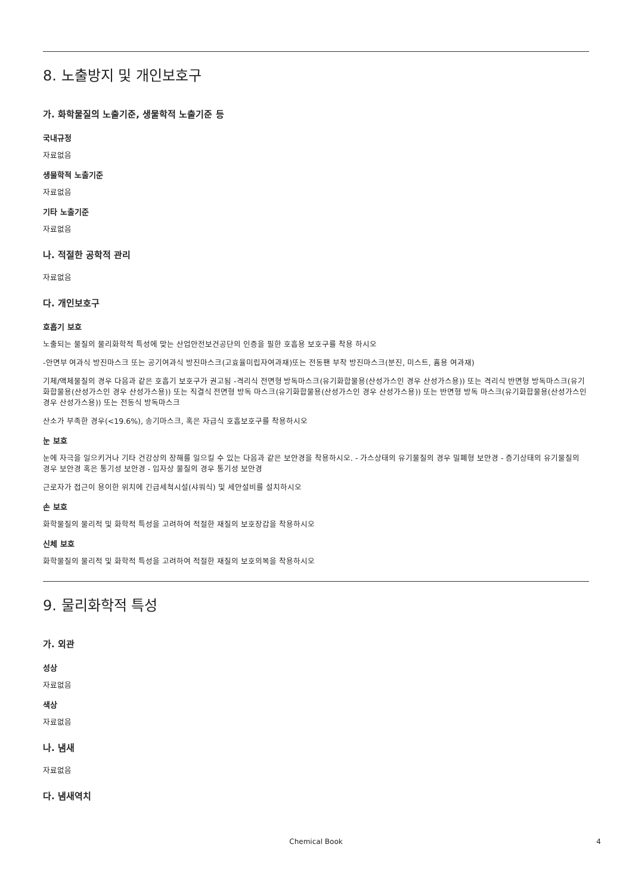8. 노출방지 및 개인보호구
가. 화학물질의 노출기준, 생물학적 노출기준 등
국내규정
자료없음
생물학적 노출기준
자료없음
기타 노출기준
자료없음
나. 적절한 공학적 관리
자료없음
다. 개인보호구
호흡기 보호
노출되는 물질의 물리화학적 특성에 맞는 산업안전보건공단의 인증을 필한 호흡용 보호구를 착용 하시오
-안면부 여과식 방진마스크 또는 공기여과식 방진마스크(고효율미립자여과재)또는 전동팬 부착 방진마스크(분진, 미스트, 흄용 여과재)
기체/액체물질의 경우 다음과 같은 호흡기 보호구가 권고됨 -격리식 전면형 방독마스크(유기화합물용(산성가스인 경우 산성가스용)) 또는 격리식 반면형 방독마스크(유기화합물용(산성가스인 경우 산성가스용)) 또는 직결식 전면형 방독 마스크(유기화합물용(산성가스인 경우 산성가스용)) 또는 반면형 방독 마스크(유기화합물용(산성가스인 경우 산성가스용)) 또는 전동식 방독마스크
산소가 부족한 경우(<19.6%), 송기마스크, 혹은 자급식 호흡보호구를 착용하시오
눈 보호
눈에 자극을 일으키거나 기타 건강상의 장해를 일으킬 수 있는 다음과 같은 보안경을 착용하시오. - 가스상태의 유기물질의 경우 밀폐형 보안경 - 증기상태의 유기물질의 경우 보안경 혹은 통기성 보안경 - 입자상 물질의 경우 통기성 보안경
근로자가 접근이 용이한 위치에 긴급세척시설(샤워식) 및 세안설비를 설치하시오
손 보호
화학물질의 물리적 및 화학적 특성을 고려하여 적절한 재질의 보호장갑을 착용하시오
신체 보호
화학물질의 물리적 및 화학적 특성을 고려하여 적절한 재질의 보호의복을 착용하시오
9. 물리화학적 특성
가. 외관
성상
자료없음
색상
자료없음
나. 냄새
자료없음
다. 냄새역치
Chemical Book 4